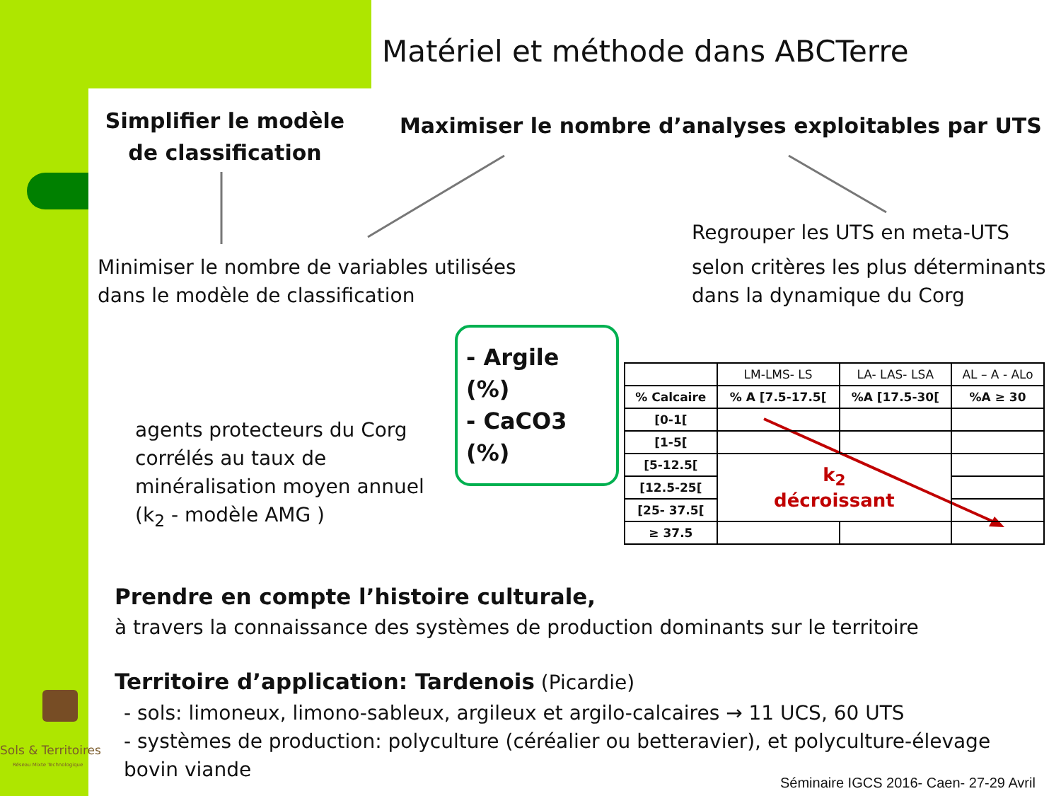Matériel et méthode dans ABCTerre
Simplifier le modèle de classification
Maximiser le nombre d’analyses exploitables par UTS
Regrouper les UTS en meta-UTS
Minimiser le nombre de variables utilisées
dans le modèle de classification
selon critères les plus déterminants
dans la dynamique du Corg
- Argile (%)
- CaCO3 (%)
agents protecteurs du Corg
corrélés au taux de
minéralisation moyen annuel
(k<sub>2</sub> - modèle AMG )
| | LM-LMS- LS | LA- LAS- LSA | AL – A - ALo |
| % Calcaire | % A [7.5-17.5[ | %A [17.5-30[ | %A ≥ 30 |
| [0-1[ | | | |
| [1-5[ | | | |
| [5-12.5[ | k<sub>2</sub> décroissant | | |
| [12.5-25[ | | | |
| [25- 37.5[ | | | |
| ≥ 37.5 | | | |
Prendre en compte l’histoire culturale,
à travers la connaissance des systèmes de production dominants sur le territoire
Territoire d’application: Tardenois (Picardie)
- sols: limoneux, limono-sableux, argileux et argilo-calcaires → 11 UCS, 60 UTS
- systèmes de production: polyculture (céréalier ou betteravier), et polyculture-élevage bovin viande
Séminaire IGCS 2016- Caen- 27-29 Avril
Sols & Territoires
Réseau Mixte Technologique